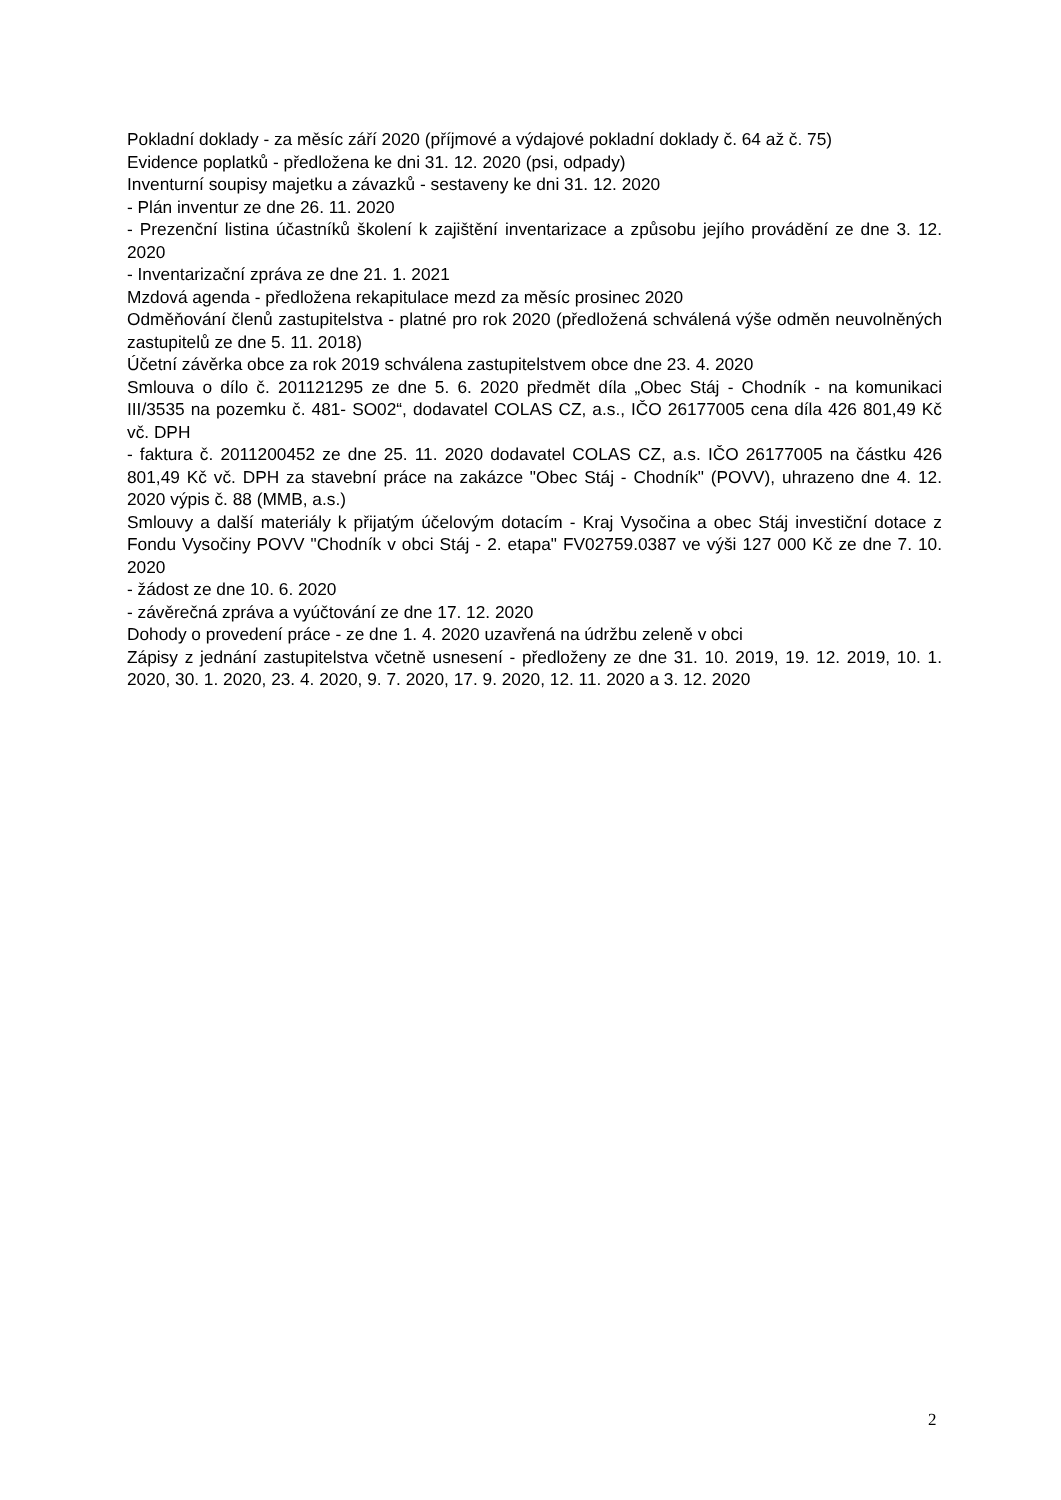Pokladní doklady - za měsíc září 2020 (příjmové a výdajové pokladní doklady č. 64 až č. 75)
Evidence poplatků - předložena ke dni 31. 12. 2020 (psi, odpady)
Inventurní soupisy majetku a závazků - sestaveny ke dni 31. 12. 2020
- Plán inventur ze dne 26. 11. 2020
- Prezenční listina účastníků školení k zajištění inventarizace a způsobu jejího provádění ze dne 3. 12. 2020
- Inventarizační zpráva ze dne 21. 1. 2021
Mzdová agenda - předložena rekapitulace mezd za měsíc prosinec 2020
Odměňování členů zastupitelstva - platné pro rok 2020 (předložená schválená výše odměn neuvolněných zastupitelů ze dne 5. 11. 2018)
Účetní závěrka obce za rok 2019 schválena zastupitelstvem obce dne 23. 4. 2020
Smlouva o dílo č. 201121295 ze dne 5. 6. 2020 předmět díla „Obec Stáj - Chodník - na komunikaci III/3535 na pozemku č. 481- SO02“, dodavatel COLAS CZ, a.s., IČO 26177005 cena díla 426 801,49 Kč vč. DPH
- faktura č. 2011200452 ze dne 25. 11. 2020 dodavatel COLAS CZ, a.s. IČO 26177005 na částku 426 801,49 Kč vč. DPH za stavební práce na zakázce "Obec Stáj - Chodník" (POVV), uhrazeno dne 4. 12. 2020 výpis č. 88 (MMB, a.s.)
Smlouvy a další materiály k přijatým účelovým dotacím - Kraj Vysočina a obec Stáj investiční dotace z Fondu Vysočiny POVV "Chodník v obci Stáj - 2. etapa" FV02759.0387 ve výši 127 000 Kč ze dne 7. 10. 2020
- žádost ze dne 10. 6. 2020
- závěrečná zpráva a vyúčtování ze dne 17. 12. 2020
Dohody o provedení práce - ze dne 1. 4. 2020 uzavřená na údržbu zeleně v obci
Zápisy z jednání zastupitelstva včetně usnesení - předloženy ze dne 31. 10. 2019, 19. 12. 2019, 10. 1. 2020, 30. 1. 2020, 23. 4. 2020, 9. 7. 2020, 17. 9. 2020, 12. 11. 2020 a 3. 12. 2020
2